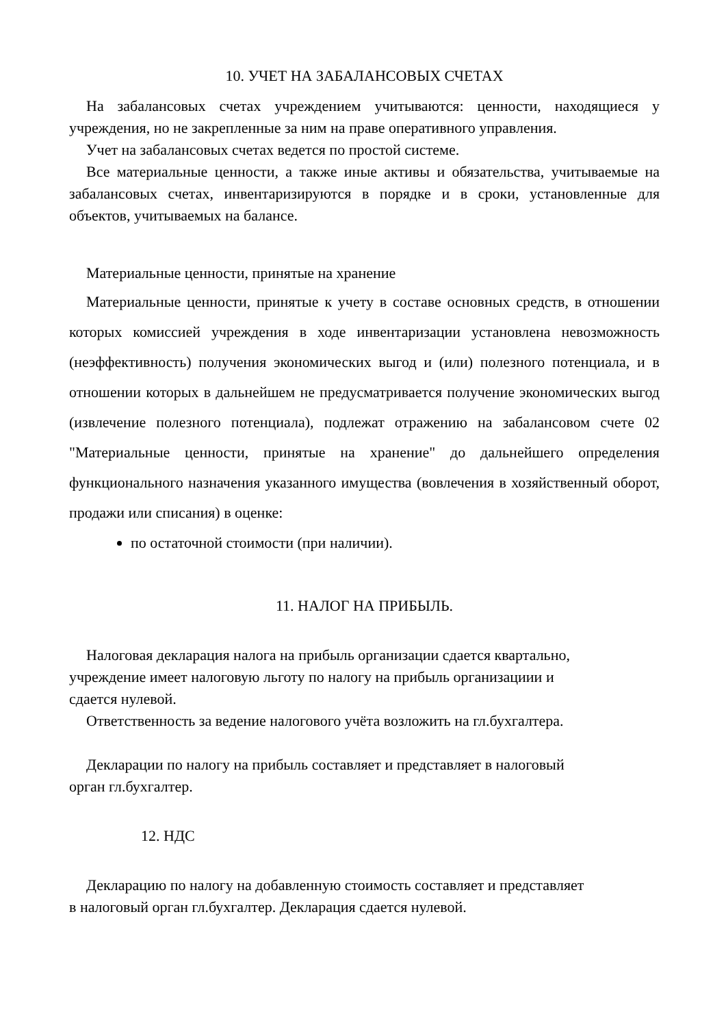10. УЧЕТ НА ЗАБАЛАНСОВЫХ СЧЕТАХ
На забалансовых счетах учреждением учитываются: ценности, находящиеся у учреждения, но не закрепленные за ним на праве оперативного управления.
Учет на забалансовых счетах ведется по простой системе.
Все материальные ценности, а также иные активы и обязательства, учитываемые на забалансовых счетах, инвентаризируются в порядке и в сроки, установленные для объектов, учитываемых на балансе.
Материальные ценности, принятые на хранение
Материальные ценности, принятые к учету в составе основных средств, в отношении которых комиссией учреждения в ходе инвентаризации установлена невозможность (неэффективность) получения экономических выгод и (или) полезного потенциала, и в отношении которых в дальнейшем не предусматривается получение экономических выгод (извлечение полезного потенциала), подлежат отражению на забалансовом счете 02 "Материальные ценности, принятые на хранение" до дальнейшего определения функционального назначения указанного имущества (вовлечения в хозяйственный оборот, продажи или списания) в оценке:
по остаточной стоимости (при наличии).
11. НАЛОГ НА ПРИБЫЛЬ.
Налоговая декларация налога на прибыль организации сдается квартально,
учреждение имеет налоговую льготу по налогу на прибыль организациии и
сдается нулевой.
Ответственность за ведение налогового учёта возложить на гл.бухгалтера.
Декларации по налогу на прибыль составляет и представляет в налоговый
орган гл.бухгалтер.
12. НДС
Декларацию по налогу на добавленную стоимость составляет и представляет
в налоговый орган гл.бухгалтер. Декларация сдается нулевой.